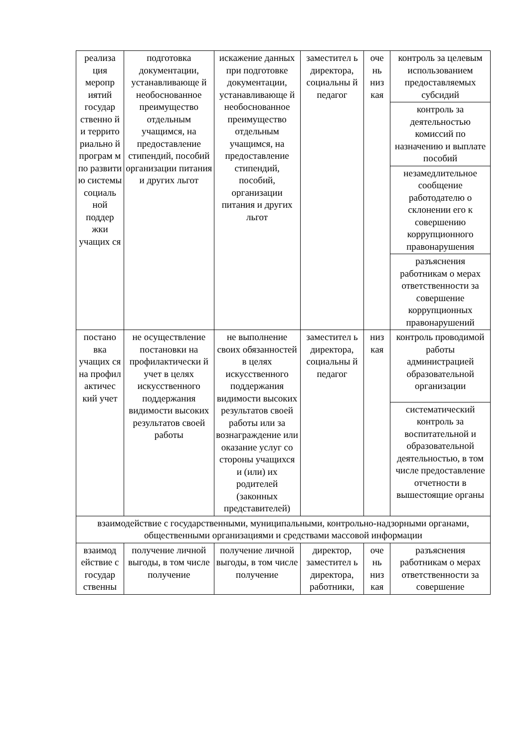| реализа ция меропр иятий государ ственно й и террито риально й програм м по развити ю системы социаль ной поддер жки учащих ся | подготовка документации, устанавливающе й необоснованное преимущество отдельным учащимся, на предоставление стипендий, пособий организации питания и других льгот | искажение данных при подготовке документации, устанавливающе й необоснованное преимущество отдельным учащимся, на предоставление стипендий, пособий, организации питания и других льгот | заместител ь директора, социальны й педагог | оче нь низ кая | контроль за целевым использованием предоставляемых субсидий |
| | | | | | контроль за деятельностью комиссий по назначению и выплате пособий |
| | | | | | незамедлительное сообщение работодателю о склонении его к совершению коррупционного правонарушения |
| | | | | | разъяснения работникам о мерах ответственности за совершение коррупционных правонарушений |
| постано вка учащих ся на профил актичес кий учет | не осуществление постановки на профилактически й учет в целях искусственного поддержания видимости высоких результатов своей работы | не выполнение своих обязанностей в целях искусственного поддержания видимости высоких результатов своей работы или за вознаграждение или оказание услуг со стороны учащихся и (или) их родителей (законных представителей) | заместител ь директора, социальны й педагог | низ кая | контроль проводимой работы администрацией образовательной организации |
| | | | | | систематический контроль за воспитательной и образовательной деятельностью, в том числе предоставление отчетности в вышестоящие органы |
| взаимодействие с государственными, муниципальными, контрольно-надзорными органами, общественными организациями и средствами массовой информации | | | | | |
| взаимод ействие с государ ственны | получение личной выгоды, в том числе получение | получение личной выгоды, в том числе получение | директор, заместител ь директора, работники, | оче нь низ кая | разъяснения работникам о мерах ответственности за совершение |